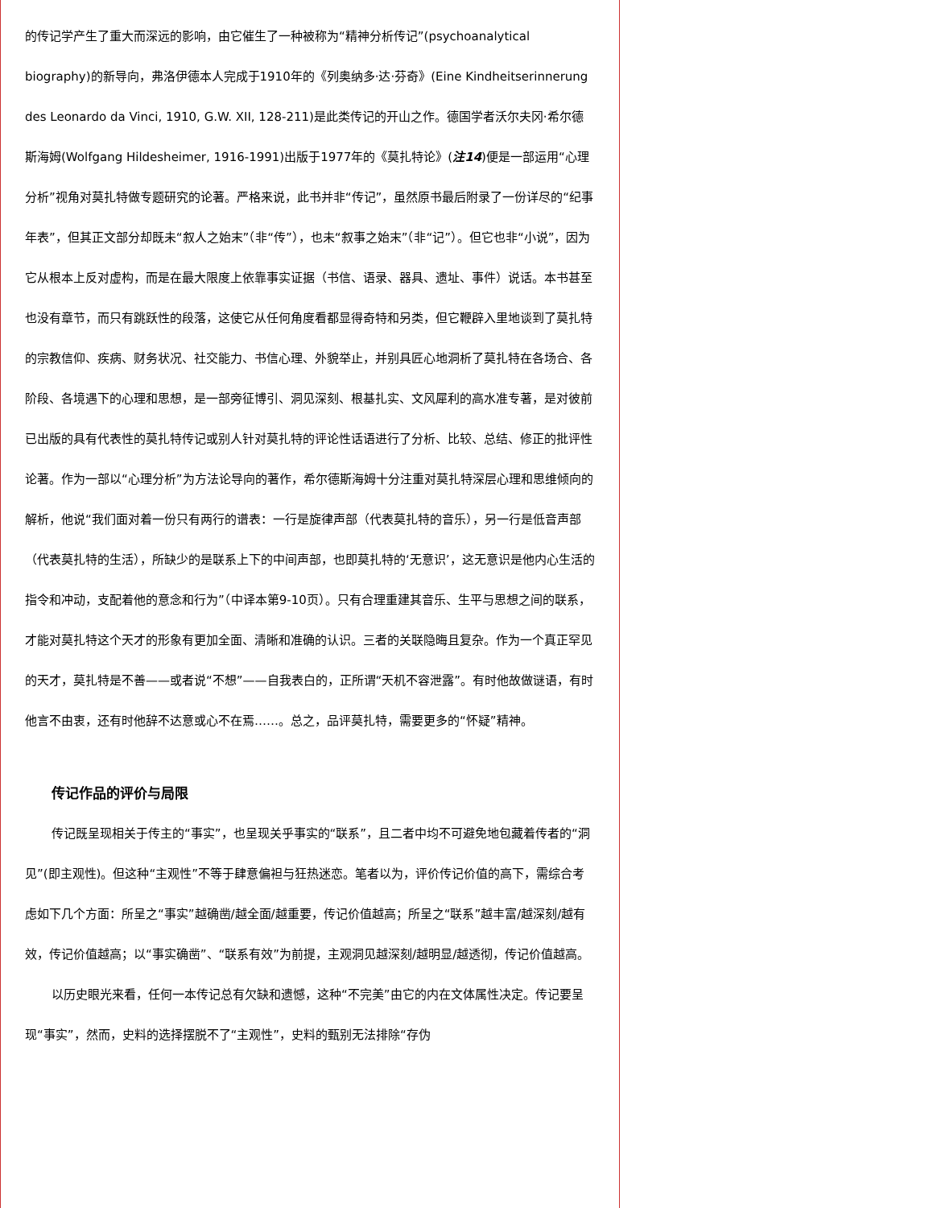的传记学产生了重大而深远的影响，由它催生了一种被称为“精神分析传记”(psychoanalytical biography)的新导向，弗洛伊德本人完成于1910年的《列奥纳多·达·芬奇》(Eine Kindheitserinnerung des Leonardo da Vinci, 1910, G.W. XII, 128-211)是此类传记的开山之作。德国学者沃尔夫冈·希尔德斯海姆(Wolfgang Hildesheimer, 1916-1991)出版于1977年的《莫扎特论》(注14)便是一部运用“心理分析”视角对莫扎特做专题研究的论著。严格来说，此书并非“传记”，虽然原书最后附录了一份详尽的“纪事年表”，但其正文部分却既未“叙人之始末”（非“传”），也未“叙事之始末”（非“记”）。但它也非“小说”，因为它从根本上反对虚构，而是在最大限度上依靠事实证据（书信、语录、器具、遗址、事件）说话。本书甚至也没有章节，而只有跳跃性的段落，这使它从任何角度看都显得奇特和另类，但它鞭辟入里地谈到了莫扎特的宗教信仰、疾病、财务状况、社交能力、书信心理、外貌举止，并别具匠心地洞析了莫扎特在各场合、各阶段、各境遇下的心理和思想，是一部旁征博引、洞见深刻、根基扎实、文风犀利的高水准专著，是对彼前已出版的具有代表性的莫扎特传记或别人针对莫扎特的评论性话语进行了分析、比较、总结、修正的批评性论著。作为一部以“心理分析”为方法论导向的著作，希尔德斯海姆十分注重对莫扎特深层心理和思维倾向的解析，他说“我们面对着一份只有两行的谱表：一行是旋律声部（代表莫扎特的音乐），另一行是低音声部（代表莫扎特的生活），所缺少的是联系上下的中间声部，也即莫扎特的‘无意识’，这无意识是他内心生活的指令和冲动，支配着他的意念和行为”（中译本第9-10页）。只有合理重建其音乐、生平与思想之间的联系，才能对莫扎特这个天才的形象有更加全面、清晰和准确的认识。三者的关联隐晦且复杂。作为一个真正罕见的天才，莫扎特是不善——或者说“不想”——自我表白的，正所谓“天机不容泄露”。有时他故做谜语，有时他言不由衷，还有时他辞不达意或心不在焉……。总之，品评莫扎特，需要更多的“怀疑”精神。
传记作品的评价与局限
传记既呈现相关于传主的“事实”，也呈现关乎事实的“联系”，且二者中均不可避免地包藏着传者的“洞见”(即主观性)。但这种“主观性”不等于肆意偏袒与狂热迷恋。笔者以为，评价传记价值的高下，需综合考虑如下几个方面：所呈之“事实”越确凿/越全面/越重要，传记价值越高；所呈之“联系”越丰富/越深刻/越有效，传记价值越高；以“事实确凿”、“联系有效”为前提，主观洞见越深刻/越明显/越透彻，传记价值越高。
以历史眼光来看，任何一本传记总有欠缺和遗憾，这种“不完美”由它的内在文体属性决定。传记要呈现“事实”，然而，史料的选择摆脱不了“主观性”，史料的甄别无法排除“存伪